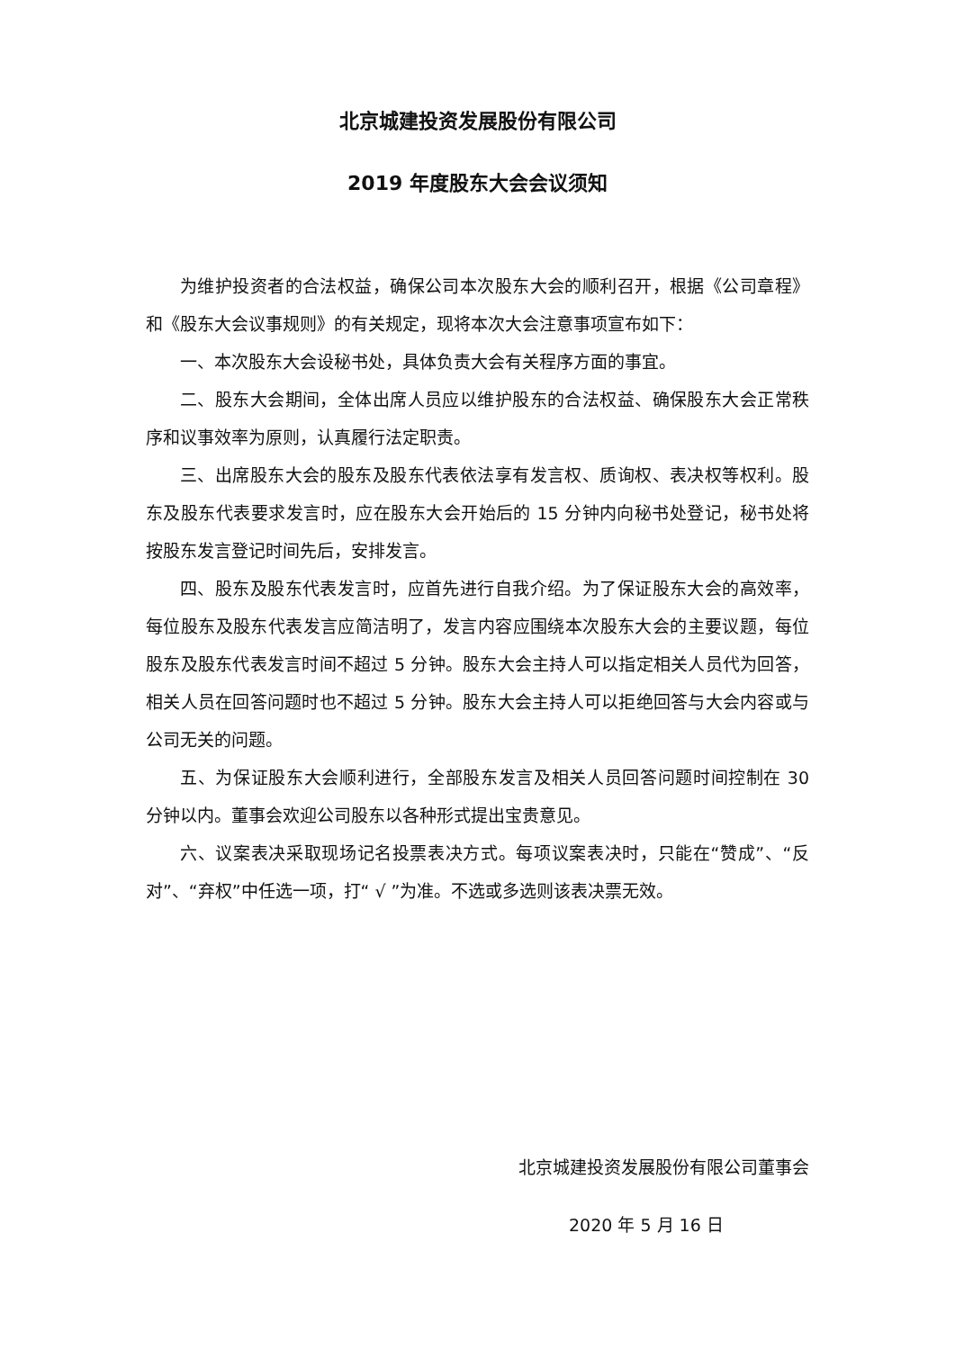北京城建投资发展股份有限公司
2019 年度股东大会会议须知
为维护投资者的合法权益，确保公司本次股东大会的顺利召开，根据《公司章程》和《股东大会议事规则》的有关规定，现将本次大会注意事项宣布如下：
一、本次股东大会设秘书处，具体负责大会有关程序方面的事宜。
二、股东大会期间，全体出席人员应以维护股东的合法权益、确保股东大会正常秩序和议事效率为原则，认真履行法定职责。
三、出席股东大会的股东及股东代表依法享有发言权、质询权、表决权等权利。股东及股东代表要求发言时，应在股东大会开始后的 15 分钟内向秘书处登记，秘书处将按股东发言登记时间先后，安排发言。
四、股东及股东代表发言时，应首先进行自我介绍。为了保证股东大会的高效率，每位股东及股东代表发言应简洁明了，发言内容应围绕本次股东大会的主要议题，每位股东及股东代表发言时间不超过 5 分钟。股东大会主持人可以指定相关人员代为回答，相关人员在回答问题时也不超过 5 分钟。股东大会主持人可以拒绝回答与大会内容或与公司无关的问题。
五、为保证股东大会顺利进行，全部股东发言及相关人员回答问题时间控制在 30 分钟以内。董事会欢迎公司股东以各种形式提出宝贵意见。
六、议案表决采取现场记名投票表决方式。每项议案表决时，只能在“赞成”、“反对”、“弃权”中任选一项，打“ √ ”为准。不选或多选则该表决票无效。
北京城建投资发展股份有限公司董事会
2020 年 5 月 16 日